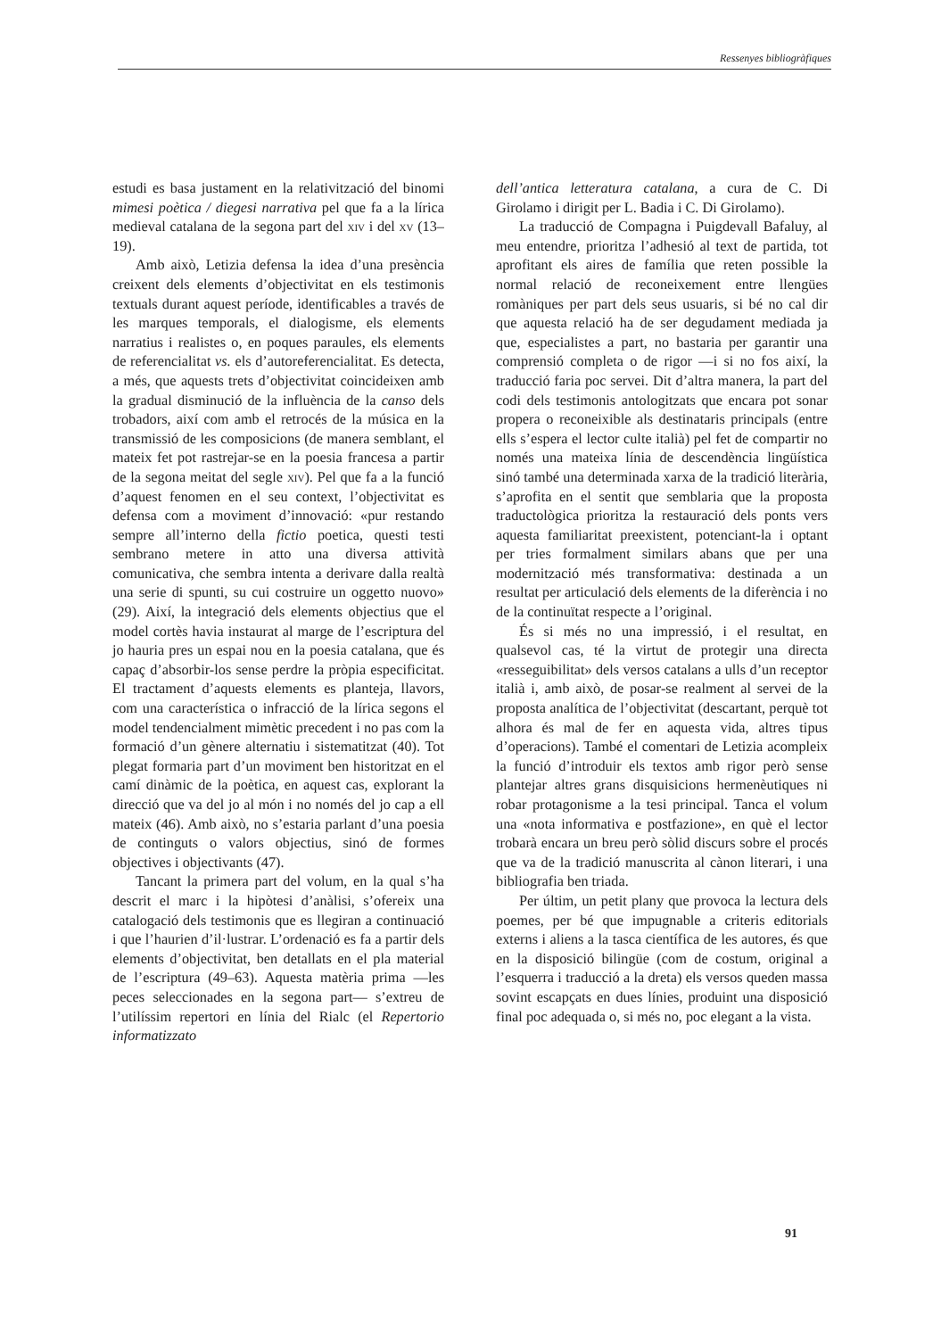Ressenyes bibliogràfiques
estudi es basa justament en la relativització del binomi mimesi poètica / diegesi narrativa pel que fa a la lírica medieval catalana de la segona part del xiv i del xv (13–19).
Amb això, Letizia defensa la idea d’una presència creixent dels elements d’objectivitat en els testimonis textuals durant aquest període, identificables a través de les marques temporals, el dialogisme, els elements narratius i realistes o, en poques paraules, els elements de referencialitat vs. els d’autoreferencialitat. Es detecta, a més, que aquests trets d’objectivitat coincideixen amb la gradual disminució de la influència de la canso dels trobadors, així com amb el retrocés de la música en la transmissió de les composicions (de manera semblant, el mateix fet pot rastrejar-se en la poesia francesa a partir de la segona meitat del segle xiv). Pel que fa a la funció d’aquest fenomen en el seu context, l’objectivitat es defensa com a moviment d’innovació: «pur restando sempre all’interno della fictio poetica, questi testi sembrano metere in atto una diversa attività comunicativa, che sembra intenta a derivare dalla realtà una serie di spunti, su cui costruire un oggetto nuovo» (29). Així, la integració dels elements objectius que el model cortès havia instaurat al marge de l’escriptura del jo hauria pres un espai nou en la poesia catalana, que és capaç d’absorbir-los sense perdre la pròpia especificitat. El tractament d’aquests elements es planteja, llavors, com una característica o infracció de la lírica segons el model tendencialment mimètic precedent i no pas com la formació d’un gènere alternatiu i sistematitzat (40). Tot plegat formaria part d’un moviment ben historitzat en el camí dinàmic de la poètica, en aquest cas, explorant la direcció que va del jo al món i no només del jo cap a ell mateix (46). Amb això, no s’estaria parlant d’una poesia de continguts o valors objectius, sinó de formes objectives i objectivants (47).
Tancant la primera part del volum, en la qual s’ha descrit el marc i la hipòtesi d’anàlisi, s’ofereix una catalogació dels testimonis que es llegiran a continuació i que l’haurien d’il·lustrar. L’ordenació es fa a partir dels elements d’objectivitat, ben detallats en el pla material de l’escriptura (49–63). Aquesta matèria prima —les peces seleccionades en la segona part— s’extreu de l’utilíssim repertori en línia del Rialc (el Repertorio informatizzato
dell’antica letteratura catalana, a cura de C. Di Girolamo i dirigit per L. Badia i C. Di Girolamo).
La traducció de Compagna i Puigdevall Bafaluy, al meu entendre, prioritza l’adhesió al text de partida, tot aprofitant els aires de família que reten possible la normal relació de reconeixement entre llengües romàniques per part dels seus usuaris, si bé no cal dir que aquesta relació ha de ser degudament mediada ja que, especialistes a part, no bastaria per garantir una comprensió completa o de rigor —i si no fos així, la traducció faria poc servei. Dit d’altra manera, la part del codi dels testimonis antologitzats que encara pot sonar propera o reconeixible als destinataris principals (entre ells s’espera el lector culte italià) pel fet de compartir no només una mateixa línia de descendència lingüística sinó també una determinada xarxa de la tradició literària, s’aprofita en el sentit que semblaria que la proposta traductològica prioritza la restauració dels ponts vers aquesta familiaritat preexistent, potenciant-la i optant per tries formalment similars abans que per una modernització més transformativa: destinada a un resultat per articulació dels elements de la diferència i no de la continuïtat respecte a l’original.
És si més no una impressió, i el resultat, en qualsevol cas, té la virtut de protegir una directa «resseguibilitat» dels versos catalans a ulls d’un receptor italià i, amb això, de posar-se realment al servei de la proposta analítica de l’objectivitat (descartant, perquè tot alhora és mal de fer en aquesta vida, altres tipus d’operacions). També el comentari de Letizia acompleix la funció d’introduir els textos amb rigor però sense plantejar altres grans disquisicions hermenèutiques ni robar protagonisme a la tesi principal. Tanca el volum una «nota informativa e postfazione», en què el lector trobarà encara un breu però sòlid discurs sobre el procés que va de la tradició manuscrita al cànon literari, i una bibliografia ben triada.
Per últim, un petit plany que provoca la lectura dels poemes, per bé que impugnable a criteris editorials externs i aliens a la tasca científica de les autores, és que en la disposició bilingüe (com de costum, original a l’esquerra i traducció a la dreta) els versos queden massa sovint escapçats en dues línies, produint una disposició final poc adequada o, si més no, poc elegant a la vista.
91